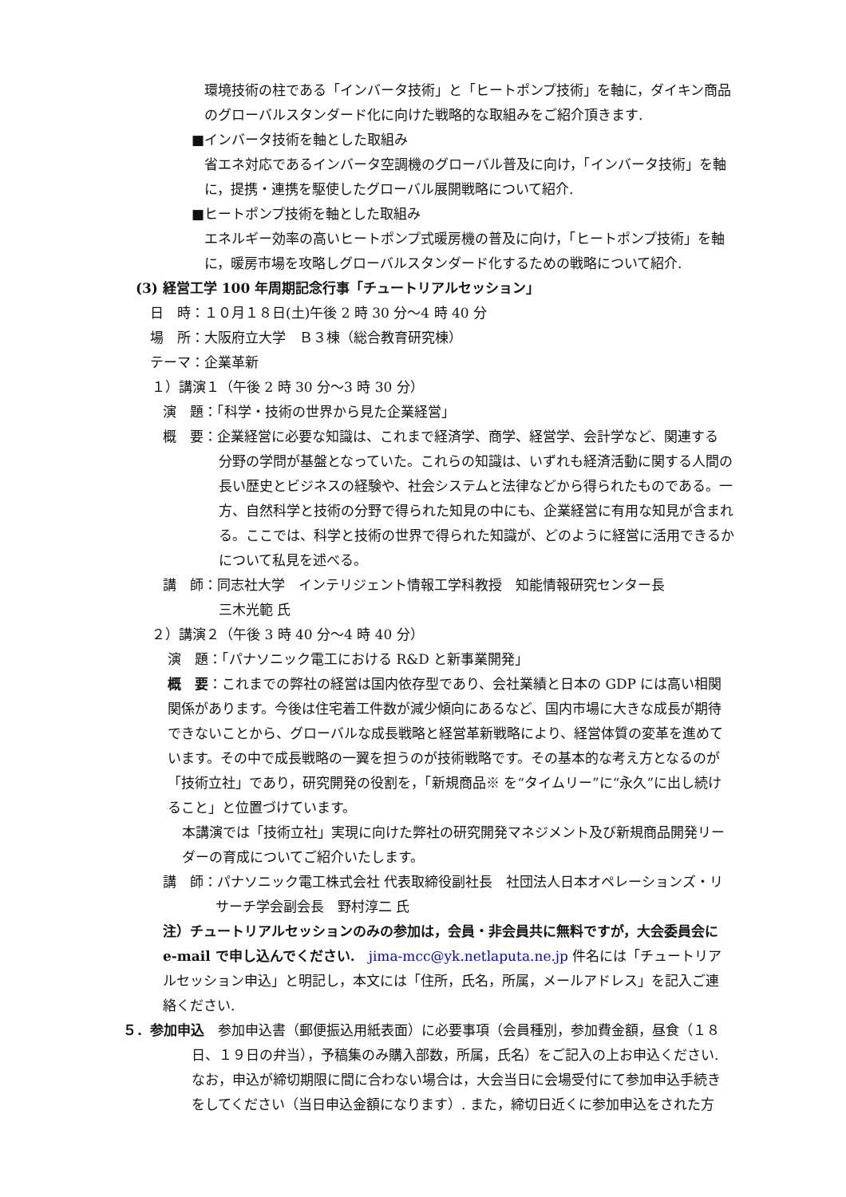環境技術の柱である「インバータ技術」と「ヒートポンプ技術」を軸に，ダイキン商品のグローバルスタンダード化に向けた戦略的な取組みをご紹介頂きます.
■インバータ技術を軸とした取組み
省エネ対応であるインバータ空調機のグローバル普及に向け，「インバータ技術」を軸に，提携・連携を駆使したグローバル展開戦略について紹介.
■ヒートポンプ技術を軸とした取組み
エネルギー効率の高いヒートポンプ式暖房機の普及に向け，「ヒートポンプ技術」を軸に，暖房市場を攻略しグローバルスタンダード化するための戦略について紹介.
(3) 経営工学 100 年周期記念行事「チュートリアルセッション」
日　時：１０月１８日(土)午後 2 時 30 分～4 時 40 分
場　所：大阪府立大学　Ｂ３棟（総合教育研究棟）
テーマ：企業革新
１）講演１（午後 2 時 30 分～3 時 30 分）
演　題：「科学・技術の世界から見た企業経営」
概　要：企業経営に必要な知識は、これまで経済学、商学、経営学、会計学など、関連する
分野の学問が基盤となっていた。これらの知識は、いずれも経済活動に関する人間の長い歴史とビジネスの経験や、社会システムと法律などから得られたものである。一方、自然科学と技術の分野で得られた知見の中にも、企業経営に有用な知見が含まれる。ここでは、科学と技術の世界で得られた知識が、どのように経営に活用できるかについて私見を述べる。
講　師：同志社大学　インテリジェント情報工学科教授　知能情報研究センター長
三木光範 氏
２）講演２（午後 3 時 40 分～4 時 40 分）
演　題：「パナソニック電工における R&D と新事業開発」
概　要：これまでの弊社の経営は国内依存型であり、会社業績と日本の GDP には高い相関関係があります。今後は住宅着工件数が減少傾向にあるなど、国内市場に大きな成長が期待できないことから、グローバルな成長戦略と経営革新戦略により、経営体質の変革を進めています。その中で成長戦略の一翼を担うのが技術戦略です。その基本的な考え方となるのが「技術立社」であり，研究開発の役割を，「新規商品※ を“タイムリー”に“永久”に出し続けること」と位置づけています。
本講演では「技術立社」実現に向けた弊社の研究開発マネジメント及び新規商品開発リーダーの育成についてご紹介いたします。
講　師：パナソニック電工株式会社 代表取締役副社長　社団法人日本オペレーションズ・リ
サーチ学会副会長　野村淳二 氏
注）チュートリアルセッションのみの参加は，会員・非会員共に無料ですが，大会委員会に e-mail で申し込んでください.　jima-mcc@yk.netlaputa.ne.jp 件名には「チュートリアルセッション申込」と明記し，本文には「住所，氏名，所属，メールアドレス」を記入ご連絡ください.
５．参加申込　参加申込書（郵便振込用紙表面）に必要事項（会員種別，参加費金額，昼食（１８
日、１９日の弁当），予稿集のみ購入部数，所属，氏名）をご記入の上お申込ください.なお，申込が締切期限に間に合わない場合は，大会当日に会場受付にて参加申込手続きをしてください（当日申込金額になります）. また，締切日近くに参加申込をされた方